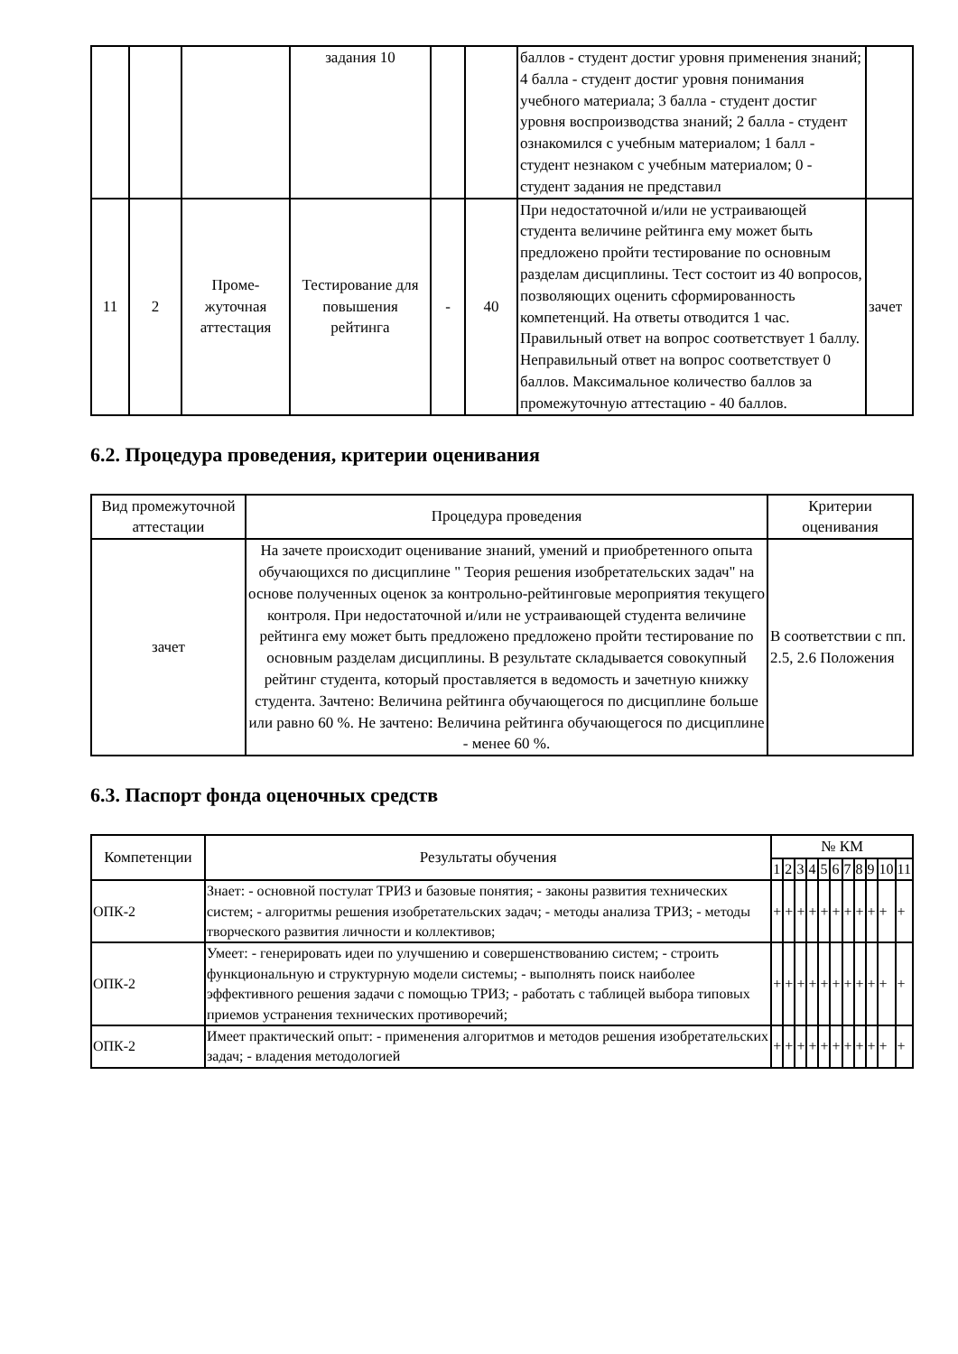| | | | задания 10 | | | баллов - студент достиг уровня применения знаний; 4 балла - студент достиг уровня понимания учебного материала; 3 балла - студент достиг уровня воспроизводства знаний; 2 балла - студент ознакомился с учебным материалом; 1 балл - студент незнаком с учебным материалом; 0 - студент задания не представил | |
| 11 | 2 | Проме- жуточная аттестация | Тестирование для повышения рейтинга | - | 40 | При недостаточной и/или не устраивающей студента величине рейтинга ему может быть предложено пройти тестирование по основным разделам дисциплины. Тест состоит из 40 вопросов, позволяющих оценить сформированность компетенций. На ответы отводится 1 час. Правильный ответ на вопрос соответствует 1 баллу. Неправильный ответ на вопрос соответствует 0 баллов. Максимальное количество баллов за промежуточную аттестацию - 40 баллов. | зачет |
6.2. Процедура проведения, критерии оценивания
| Вид промежуточной аттестации | Процедура проведения | Критерии оценивания |
| --- | --- | --- |
| зачет | На зачете происходит оценивание знаний, умений и приобретенного опыта обучающихся по дисциплине " Теория решения изобретательских задач" на основе полученных оценок за контрольно-рейтинговые мероприятия текущего контроля. При недостаточной и/или не устраивающей студента величине рейтинга ему может быть предложено предложено пройти тестирование по основным разделам дисциплины. В результате складывается совокупный рейтинг студента, который проставляется в ведомость и зачетную книжку студента. Зачтено: Величина рейтинга обучающегося по дисциплине больше или равно 60 %. Не зачтено: Величина рейтинга обучающегося по дисциплине - менее 60 %. | В соответствии с пп. 2.5, 2.6 Положения |
6.3. Паспорт фонда оценочных средств
| Компетенции | Результаты обучения | № КМ | | | | | | | | | | |
| --- | --- | --- | --- | --- | --- | --- | --- | --- | --- | --- | --- | --- |
| | | 1 | 2 | 3 | 4 | 5 | 6 | 7 | 8 | 9 | 10 | 11 |
| ОПК-2 | Знает: - основной постулат ТРИЗ и базовые понятия; - законы развития технических систем; - алгоритмы решения изобретательских задач; - методы анализа ТРИЗ; - методы творческого развития личности и коллективов; | + | + | + | + | + | + | + | + | + | + | + |
| ОПК-2 | Умеет: - генерировать идеи по улучшению и совершенствованию систем; - строить функциональную и структурную модели системы; - выполнять поиск наиболее эффективного решения задачи с помощью ТРИЗ; - работать с таблицей выбора типовых приемов устранения технических противоречий; | + | + | + | + | + | + | + | + | + | + | + |
| ОПК-2 | Имеет практический опыт: - применения алгоритмов и методов решения изобретательских задач; - владения методологией | + | + | + | + | + | + | + | + | + | + | + |